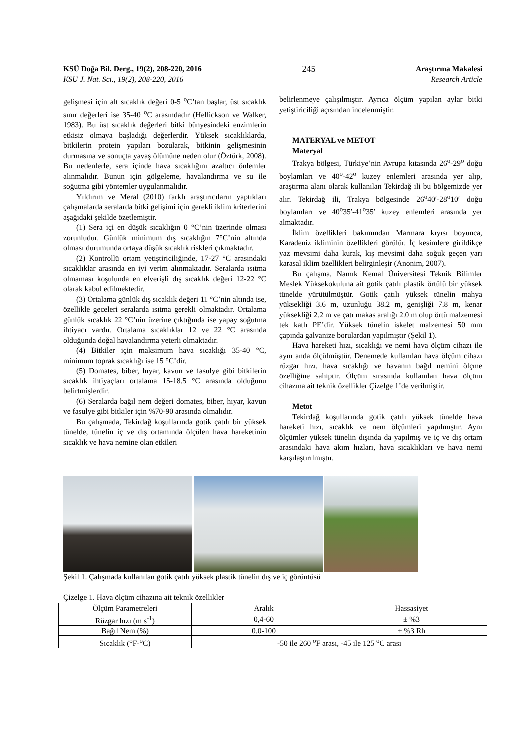KSÜ Doğa Bil. Derg., 19(2), 208-220, 2016 245 Araştırma Makalesi
KSU J. Nat. Sci., 19(2), 208-220, 2016 Research Article
gelişmesi için alt sıcaklık değeri 0-5 <sup>o</sup>C’tan başlar, üst sıcaklık sınır değerleri ise 35-40 <sup>o</sup>C arasındadır (Hellickson ve Walker, 1983). Bu üst sıcaklık değerleri bitki bünyesindeki enzimlerin etkisiz olmaya başladığı değerlerdir. Yüksek sıcaklıklarda, bitkilerin protein yapıları bozularak, bitkinin gelişmesinin durmasına ve sonuçta yavaş ölümüne neden olur (Öztürk, 2008). Bu nedenlerle, sera içinde hava sıcaklığını azaltıcı önlemler alınmalıdır. Bunun için gölgeleme, havalandırma ve su ile soğutma gibi yöntemler uygulanmalıdır.
Yıldırım ve Meral (2010) farklı araştırıcıların yaptıkları çalışmalarda seralarda bitki gelişimi için gerekli iklim kriterlerini aşağıdaki şekilde özetlemiştir.
(1) Sera içi en düşük sıcaklığın 0 °C’nin üzerinde olması zorunludur. Günlük minimum dış sıcaklığın 7°C’nin altında olması durumunda ortaya düşük sıcaklık riskleri çıkmaktadır.
(2) Kontrollü ortam yetiştiriciliğinde, 17-27 °C arasındaki sıcaklıklar arasında en iyi verim alınmaktadır. Seralarda ısıtma olmaması koşulunda en elverişli dış sıcaklık değeri 12-22 °C olarak kabul edilmektedir.
(3) Ortalama günlük dış sıcaklık değeri 11 °C’nin altında ise, özellikle geceleri seralarda ısıtma gerekli olmaktadır. Ortalama günlük sıcaklık 22 °C’nin üzerine çıktığında ise yapay soğutma ihtiyacı vardır. Ortalama sıcaklıklar 12 ve 22 °C arasında olduğunda doğal havalandırma yeterli olmaktadır.
(4) Bitkiler için maksimum hava sıcaklığı 35-40 °C, minimum toprak sıcaklığı ise 15 °C’dir.
(5) Domates, biber, hıyar, kavun ve fasulye gibi bitkilerin sıcaklık ihtiyaçları ortalama 15-18.5 °C arasında olduğunu belirtmişlerdir.
(6) Seralarda bağıl nem değeri domates, biber, hıyar, kavun ve fasulye gibi bitkiler için %70-90 arasında olmalıdır.
Bu çalışmada, Tekirdağ koşullarında gotik çatılı bir yüksek tünelde, tünelin iç ve dış ortamında ölçülen hava hareketinin sıcaklık ve hava nemine olan etkileri
belirlenmeye çalışılmıştır. Ayrıca ölçüm yapılan aylar bitki yetiştiriciliği açısından incelenmiştir.
MATERYAL ve METOT
Materyal
Trakya bölgesi, Türkiye’nin Avrupa kıtasında 26<sup>o</sup>-29<sup>o</sup> doğu boylamları ve 40<sup>o</sup>-42<sup>o</sup> kuzey enlemleri arasında yer alıp, araştırma alanı olarak kullanılan Tekirdağ ili bu bölgemizde yer alır. Tekirdağ ili, Trakya bölgesinde 26<sup>o</sup>40′-28<sup>o</sup>10′ doğu boylamları ve 40<sup>o</sup>35′-41<sup>o</sup>35′ kuzey enlemleri arasında yer almaktadır.
İklim özellikleri bakımından Marmara kıyısı boyunca, Karadeniz ikliminin özellikleri görülür. İç kesimlere girildikçe yaz mevsimi daha kurak, kış mevsimi daha soğuk geçen yarı karasal iklim özellikleri belirginleşir (Anonim, 2007).
Bu çalışma, Namık Kemal Üniversitesi Teknik Bilimler Meslek Yüksekokuluna ait gotik çatılı plastik örtülü bir yüksek tünelde yürütülmüştür. Gotik çatılı yüksek tünelin mahya yüksekliği 3.6 m, uzunluğu 38.2 m, genişliği 7.8 m, kenar yüksekliği 2.2 m ve çatı makas aralığı 2.0 m olup örtü malzemesi tek katlı PE’dir. Yüksek tünelin iskelet malzemesi 50 mm çapında galvanize borulardan yapılmıştır (Şekil 1).
Hava hareketi hızı, sıcaklığı ve nemi hava ölçüm cihazı ile aynı anda ölçülmüştür. Denemede kullanılan hava ölçüm cihazı rüzgar hızı, hava sıcaklığı ve havanın bağıl nemini ölçme özelliğine sahiptir. Ölçüm sırasında kullanılan hava ölçüm cihazına ait teknik özellikler Çizelge 1’de verilmiştir.
Metot
Tekirdağ koşullarında gotik çatılı yüksek tünelde hava hareketi hızı, sıcaklık ve nem ölçümleri yapılmıştır. Aynı ölçümler yüksek tünelin dışında da yapılmış ve iç ve dış ortam arasındaki hava akım hızları, hava sıcaklıkları ve hava nemi karşılaştırılmıştır.
Şekil 1. Çalışmada kullanılan gotik çatılı yüksek plastik tünelin dış ve iç görüntüsü
Çizelge 1. Hava ölçüm cihazına ait teknik özellikler
| Ölçüm Parametreleri | Aralık | Hassasiyet |
| --- | --- | --- |
| Rüzgar hızı (m s<sup>-1</sup>) | 0,4-60 | ± %3 |
| Bağıl Nem (%) | 0.0-100 | ± %3 Rh |
| Sıcaklık (<sup>o</sup>F-<sup>o</sup>C) | -50 ile 260 <sup>o</sup>F arası, -45 ile 125 <sup>o</sup>C arası | |